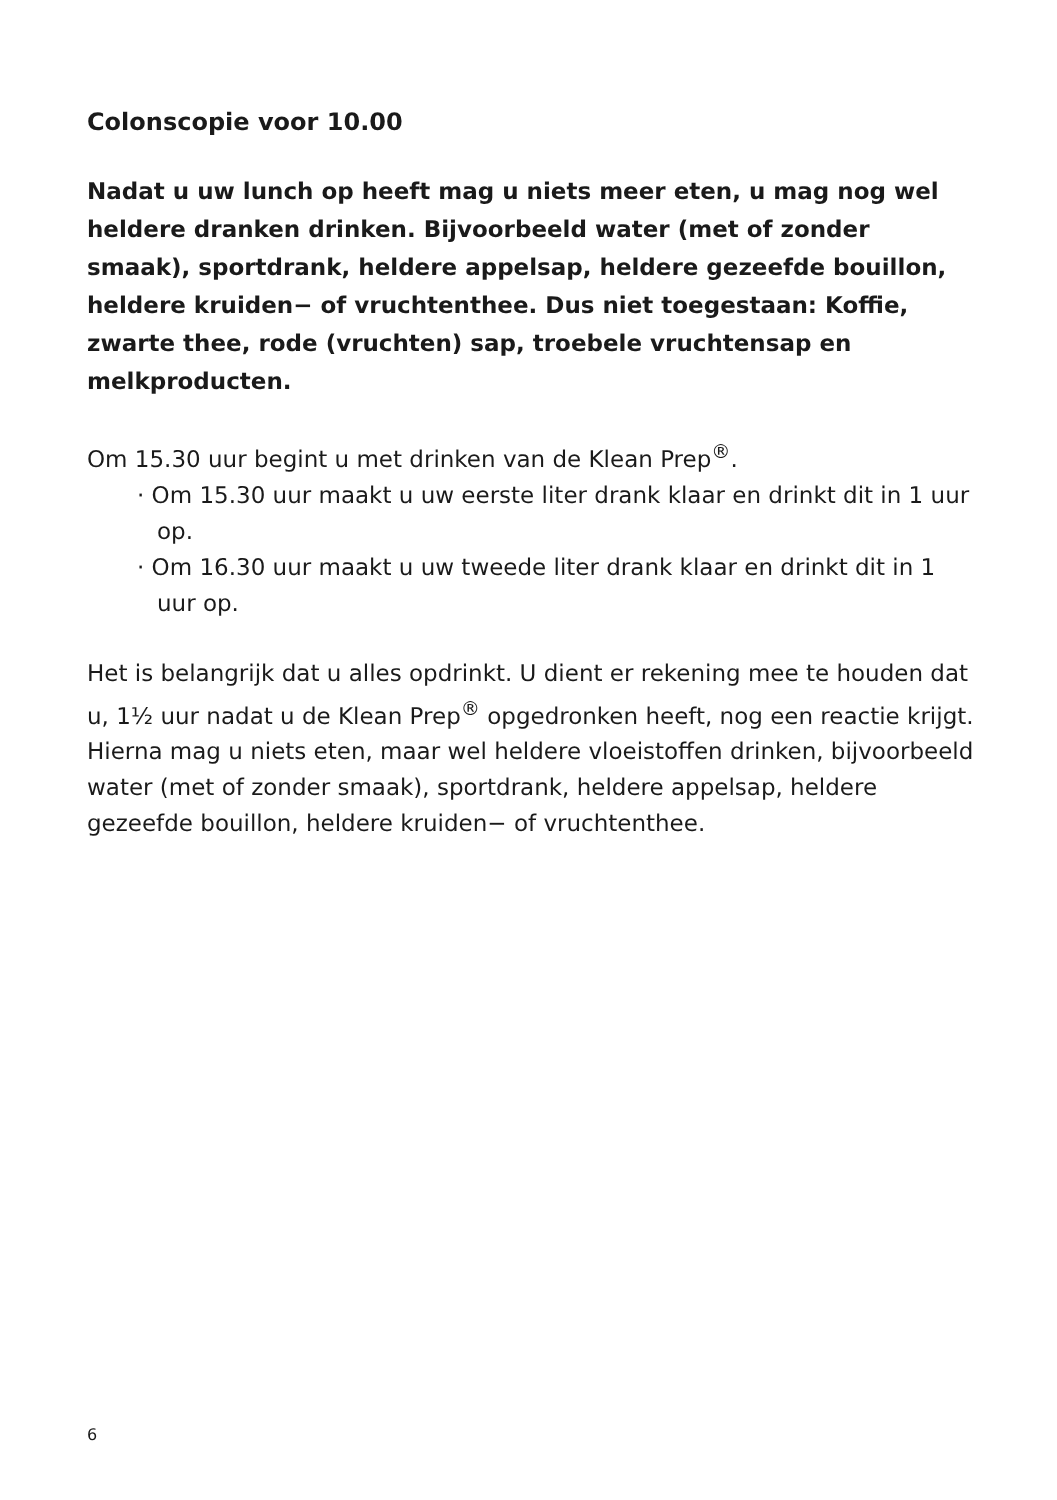Colonscopie voor 10.00
Nadat u uw lunch op heeft mag u niets meer eten, u mag nog wel heldere dranken drinken. Bijvoorbeeld water (met of zonder smaak), sportdrank, heldere appelsap, heldere gezeefde bouillon, heldere kruiden− of vruchtenthee. Dus niet toegestaan: Koffie, zwarte thee, rode (vruchten) sap, troebele vruchtensap en melkproducten.
Om 15.30 uur begint u met drinken van de Klean Prep<sup>®</sup>.
· Om 15.30 uur maakt u uw eerste liter drank klaar en drinkt dit in 1 uur op.
· Om 16.30 uur maakt u uw tweede liter drank klaar en drinkt dit in 1 uur op.
Het is belangrijk dat u alles opdrinkt. U dient er rekening mee te houden dat u, 1½ uur nadat u de Klean Prep<sup>®</sup> opgedronken heeft, nog een reactie krijgt. Hierna mag u niets eten, maar wel heldere vloeistoffen drinken, bijvoorbeeld water (met of zonder smaak), sportdrank, heldere appelsap, heldere gezeefde bouillon, heldere kruiden− of vruchtenthee.
6